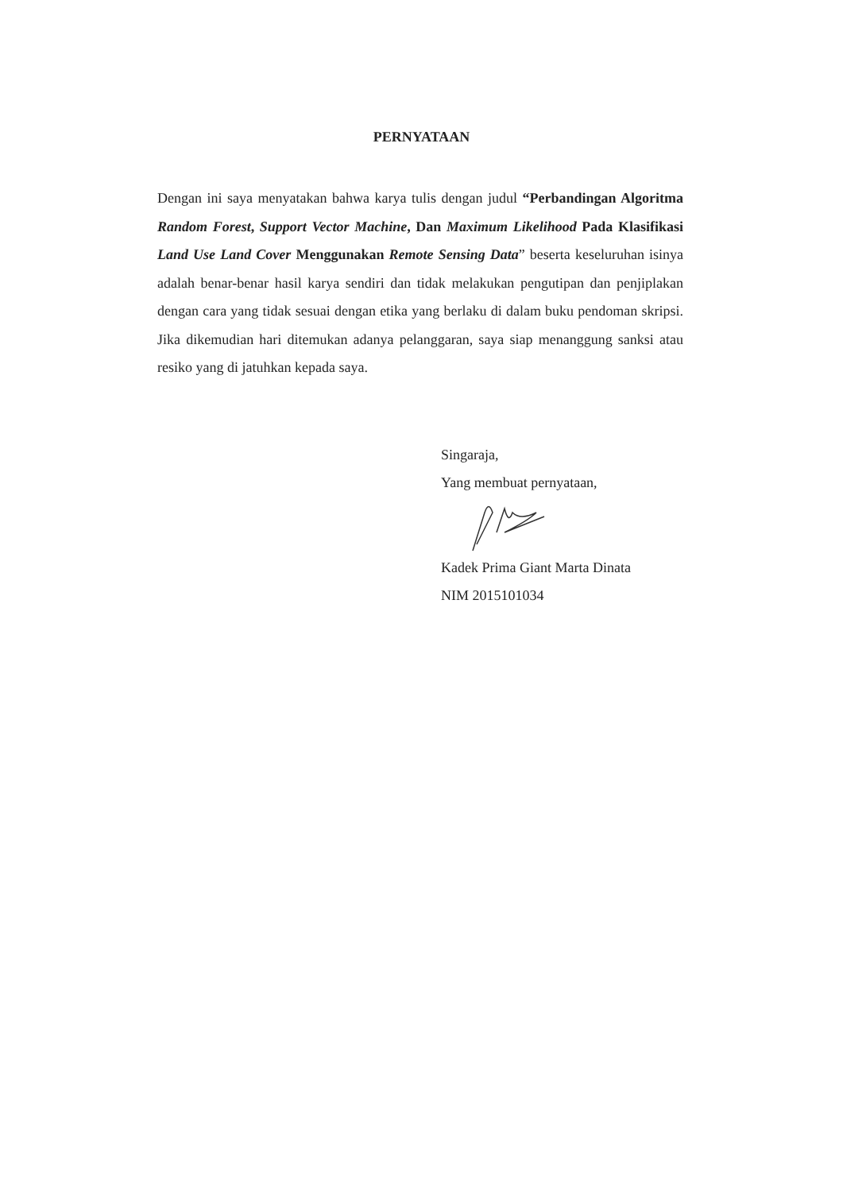PERNYATAAN
Dengan ini saya menyatakan bahwa karya tulis dengan judul “Perbandingan Algoritma Random Forest, Support Vector Machine, Dan Maximum Likelihood Pada Klasifikasi Land Use Land Cover Menggunakan Remote Sensing Data” beserta keseluruhan isinya adalah benar-benar hasil karya sendiri dan tidak melakukan pengutipan dan penjiplakan dengan cara yang tidak sesuai dengan etika yang berlaku di dalam buku pendoman skripsi. Jika dikemudian hari ditemukan adanya pelanggaran, saya siap menanggung sanksi atau resiko yang di jatuhkan kepada saya.
Singaraja,
Yang membuat pernyataan,
Kadek Prima Giant Marta Dinata
NIM 2015101034